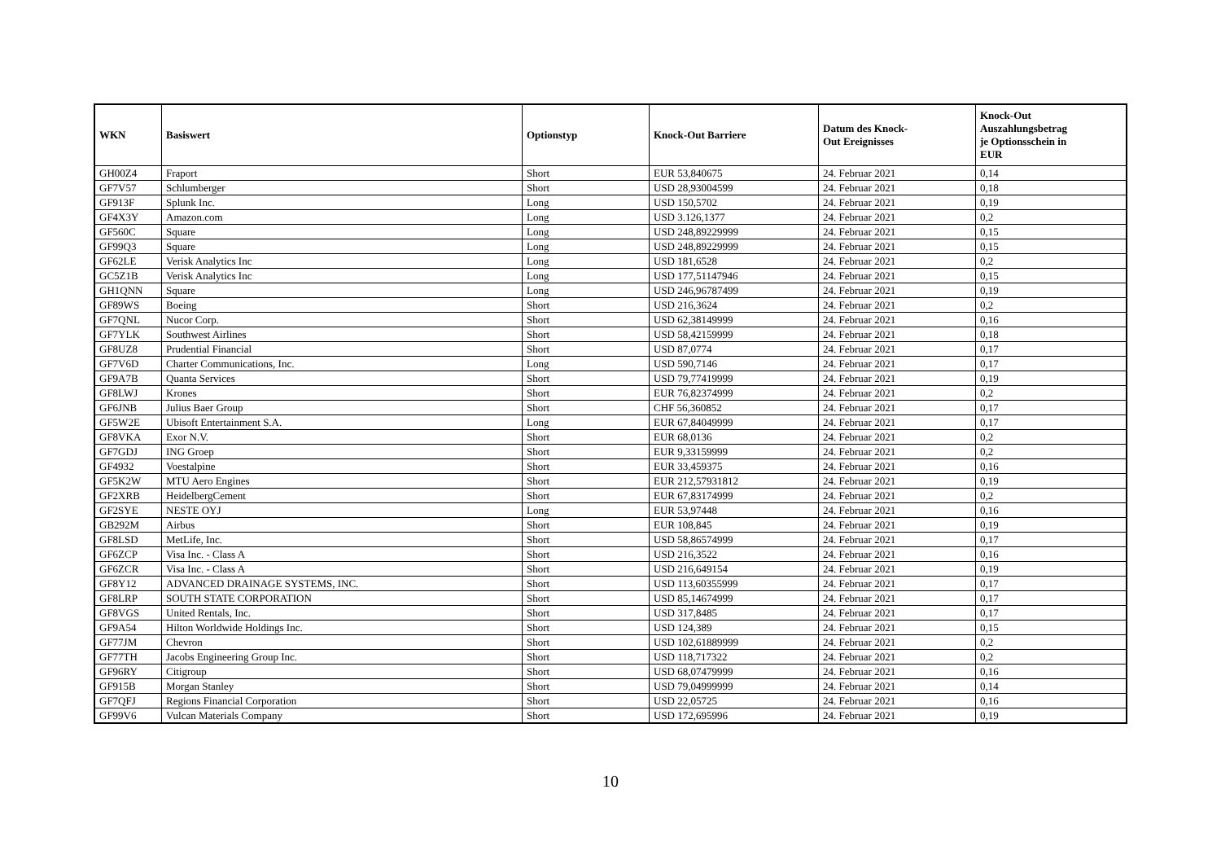| WKN | Basiswert | Optionstyp | Knock-Out Barriere | Datum des Knock- Out Ereignisses | Knock-Out Auszahlungsbetrag je Optionsschein in EUR |
| --- | --- | --- | --- | --- | --- |
| GH00Z4 | Fraport | Short | EUR 53,840675 | 24. Februar 2021 | 0,14 |
| GF7V57 | Schlumberger | Short | USD 28,93004599 | 24. Februar 2021 | 0,18 |
| GF913F | Splunk Inc. | Long | USD 150,5702 | 24. Februar 2021 | 0,19 |
| GF4X3Y | Amazon.com | Long | USD 3.126,1377 | 24. Februar 2021 | 0,2 |
| GF560C | Square | Long | USD 248,89229999 | 24. Februar 2021 | 0,15 |
| GF99Q3 | Square | Long | USD 248,89229999 | 24. Februar 2021 | 0,15 |
| GF62LE | Verisk Analytics Inc | Long | USD 181,6528 | 24. Februar 2021 | 0,2 |
| GC5Z1B | Verisk Analytics Inc | Long | USD 177,51147946 | 24. Februar 2021 | 0,15 |
| GH1QNN | Square | Long | USD 246,96787499 | 24. Februar 2021 | 0,19 |
| GF89WS | Boeing | Short | USD 216,3624 | 24. Februar 2021 | 0,2 |
| GF7QNL | Nucor Corp. | Short | USD 62,38149999 | 24. Februar 2021 | 0,16 |
| GF7YLK | Southwest Airlines | Short | USD 58,42159999 | 24. Februar 2021 | 0,18 |
| GF8UZ8 | Prudential Financial | Short | USD 87,0774 | 24. Februar 2021 | 0,17 |
| GF7V6D | Charter Communications, Inc. | Long | USD 590,7146 | 24. Februar 2021 | 0,17 |
| GF9A7B | Quanta Services | Short | USD 79,77419999 | 24. Februar 2021 | 0,19 |
| GF8LWJ | Krones | Short | EUR 76,82374999 | 24. Februar 2021 | 0,2 |
| GF6JNB | Julius Baer Group | Short | CHF 56,360852 | 24. Februar 2021 | 0,17 |
| GF5W2E | Ubisoft Entertainment S.A. | Long | EUR 67,84049999 | 24. Februar 2021 | 0,17 |
| GF8VKA | Exor N.V. | Short | EUR 68,0136 | 24. Februar 2021 | 0,2 |
| GF7GDJ | ING Groep | Short | EUR 9,33159999 | 24. Februar 2021 | 0,2 |
| GF4932 | Voestalpine | Short | EUR 33,459375 | 24. Februar 2021 | 0,16 |
| GF5K2W | MTU Aero Engines | Short | EUR 212,57931812 | 24. Februar 2021 | 0,19 |
| GF2XRB | HeidelbergCement | Short | EUR 67,83174999 | 24. Februar 2021 | 0,2 |
| GF2SYE | NESTE OYJ | Long | EUR 53,97448 | 24. Februar 2021 | 0,16 |
| GB292M | Airbus | Short | EUR 108,845 | 24. Februar 2021 | 0,19 |
| GF8LSD | MetLife, Inc. | Short | USD 58,86574999 | 24. Februar 2021 | 0,17 |
| GF6ZCP | Visa Inc. - Class A | Short | USD 216,3522 | 24. Februar 2021 | 0,16 |
| GF6ZCR | Visa Inc. - Class A | Short | USD 216,649154 | 24. Februar 2021 | 0,19 |
| GF8Y12 | ADVANCED DRAINAGE SYSTEMS, INC. | Short | USD 113,60355999 | 24. Februar 2021 | 0,17 |
| GF8LRP | SOUTH STATE CORPORATION | Short | USD 85,14674999 | 24. Februar 2021 | 0,17 |
| GF8VGS | United Rentals, Inc. | Short | USD 317,8485 | 24. Februar 2021 | 0,17 |
| GF9A54 | Hilton Worldwide Holdings Inc. | Short | USD 124,389 | 24. Februar 2021 | 0,15 |
| GF77JM | Chevron | Short | USD 102,61889999 | 24. Februar 2021 | 0,2 |
| GF77TH | Jacobs Engineering Group Inc. | Short | USD 118,717322 | 24. Februar 2021 | 0,2 |
| GF96RY | Citigroup | Short | USD 68,07479999 | 24. Februar 2021 | 0,16 |
| GF915B | Morgan Stanley | Short | USD 79,04999999 | 24. Februar 2021 | 0,14 |
| GF7QFJ | Regions Financial Corporation | Short | USD 22,05725 | 24. Februar 2021 | 0,16 |
| GF99V6 | Vulcan Materials Company | Short | USD 172,695996 | 24. Februar 2021 | 0,19 |
10